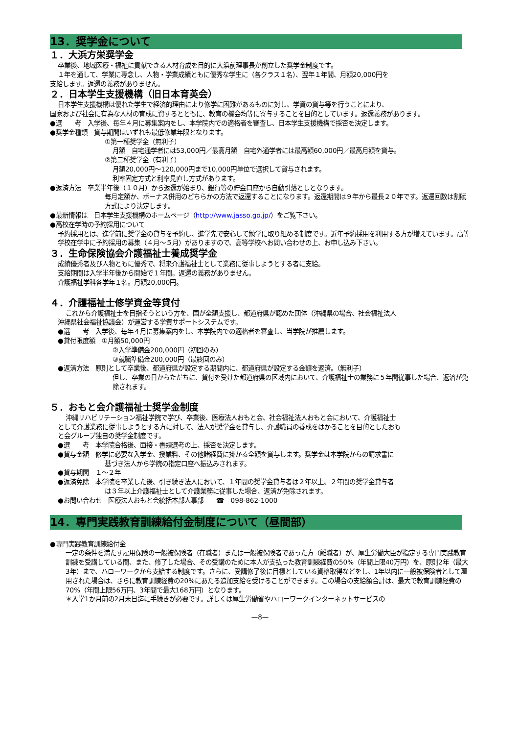13．奨学金について
１．大浜方栄奨学金
卒業後、地域医療・福祉に貢献できる人材育成を目的に大浜前理事長が創立した奨学金制度です。
１年を通して、学業に専念し、人物・学業成績ともに優秀な学生に（各クラス１名）、翌年１年間、月額20,000円を
支給します。返還の義務がありません。
２．日本学生支援機構（旧日本育英会）
日本学生支援機構は優れた学生で経済的理由により修学に困難があるものに対し、学資の貸与等を行うことにより、
国家および社会に有為な人材の育成に資するとともに、教育の機会均等に寄与することを目的としています。返還義務があります。
●選　　考　入学後、毎年４月に募集案内をし、本学院内での適格者を審査し、日本学生支援機構で採否を決定します。
●奨学金種類　貸与期間はいずれも最低修業年限となります。
①第一種奨学金（無利子）
月額　自宅通学者には53,000円／最高月額　自宅外通学者には最高額60,000円／最高月額を貸与。
②第二種奨学金（有利子）
月額20,000円～120,000円まで10,000円単位で選択して貸与されます。
利率固定方式と利率見直し方式があります。
●返済方法　卒業半年後（１０月）から返還が始まり、銀行等の貯金口座から自動引落としとなります。
毎月定額か、ボーナス併用のどちらかの方法で返還することになります。返還期間は９年から最長２０年です。返還回数は割賦方式により決定します。
●最新情報は　日本学生支援機構のホームページ（http://www.jasso.go.jp/）をご覧下さい。
●高校在学時の予約採用について
予約採用とは、進学前に奨学金の貸与を予約し、進学先で安心して勉学に取り組める制度です。近年予約採用を利用する方が増えています。高等学校在学中に予約採用の募集（４月～５月）がありますので、高等学校へお問い合わせの上、お申し込み下さい。
３．生命保険協会介護福祉士養成奨学金
成績優秀者及び人物ともに優秀で、将来介護福祉士として業務に従事しようとする者に支給。
支給期間は入学半年後から開始で１年間。返還の義務がありません。
介護福祉学科各学年１名。月額20,000円。
４．介護福祉士修学資金等貸付
これから介護福祉士を目指そうという方を、国が全額支援し、都道府県が認めた団体（沖縄県の場合、社会福祉法人
沖縄県社会福祉協議会）が運営する学費サポートシステムです。
●選　　考　入学後、毎年４月に募集案内をし、本学院内での適格者を審査し、当学院が推薦します。
●貸付限度額　①月額50,000円
②入学準備金200,000円（初回のみ）
③就職準備金200,000円（最終回のみ）
●返済方法　原則として卒業後、都道府県が設定する期間内に、都道府県が設定する金額を返済。（無利子）
但し、卒業の日からただちに、貸付を受けた都道府県の区域内において、介護福祉士の業務に５年間従事した場合、返済が免除されます。
５．おもと会介護福祉士奨学金制度
沖縄リハビリテーション福祉学院で学び、卒業後、医療法人おもと会、社会福祉法人おもと会において、介護福祉士
として介護業務に従事しようとする方に対して、法人が奨学金を貸与し、介護職員の養成をはかることを目的としたおも
と会グループ独自の奨学金制度です。
●選　　考　本学院合格後、面接・書類選考の上、採否を決定します。
●貸与金額　修学に必要な入学金、授業料、その他諸経費に掛かる全額を貸与します。奨学金は本学院からの請求書に
基づき法人から学院の指定口座へ振込みされます。
●貸与期間　１～２年
●返済免除　本学院を卒業した後、引き続き法人において、１年間の奨学金貸与者は２年以上、２年間の奨学金貸与者
は３年以上介護福祉士として介護業務に従事した場合、返済が免除されます。
●お問い合わせ　医療法人おもと会統括本部人事部　　☎　098-862-1000
14．専門実践教育訓練給付金制度について（昼間部）
●専門実践教育訓練給付金
一定の条件を満たす雇用保険の一般被保険者（在職者）または一般被保険者であった方（離職者）が、厚生労働大臣が指定する専門実践教育訓練を受講している間、また、修了した場合、その受講のために本人が支払った教育訓練経費の50%（年間上限40万円）を、原則2年（最大3年）まで、ハローワークから支給する制度です。さらに、受講修了後に目標としている資格取得などをし、1年以内に一般被保険者として雇用された場合は、さらに教育訓練経費の20%にあたる追加支給を受けることができます。この場合の支給額合計は、最大で教育訓練経費の70%（年間上限56万円、3年間で最大168万円）となります。
＊入学1か月前の2月末日迄に手続きが必要です。詳しくは厚生労働省やハローワークインターネットサービスの
—8—